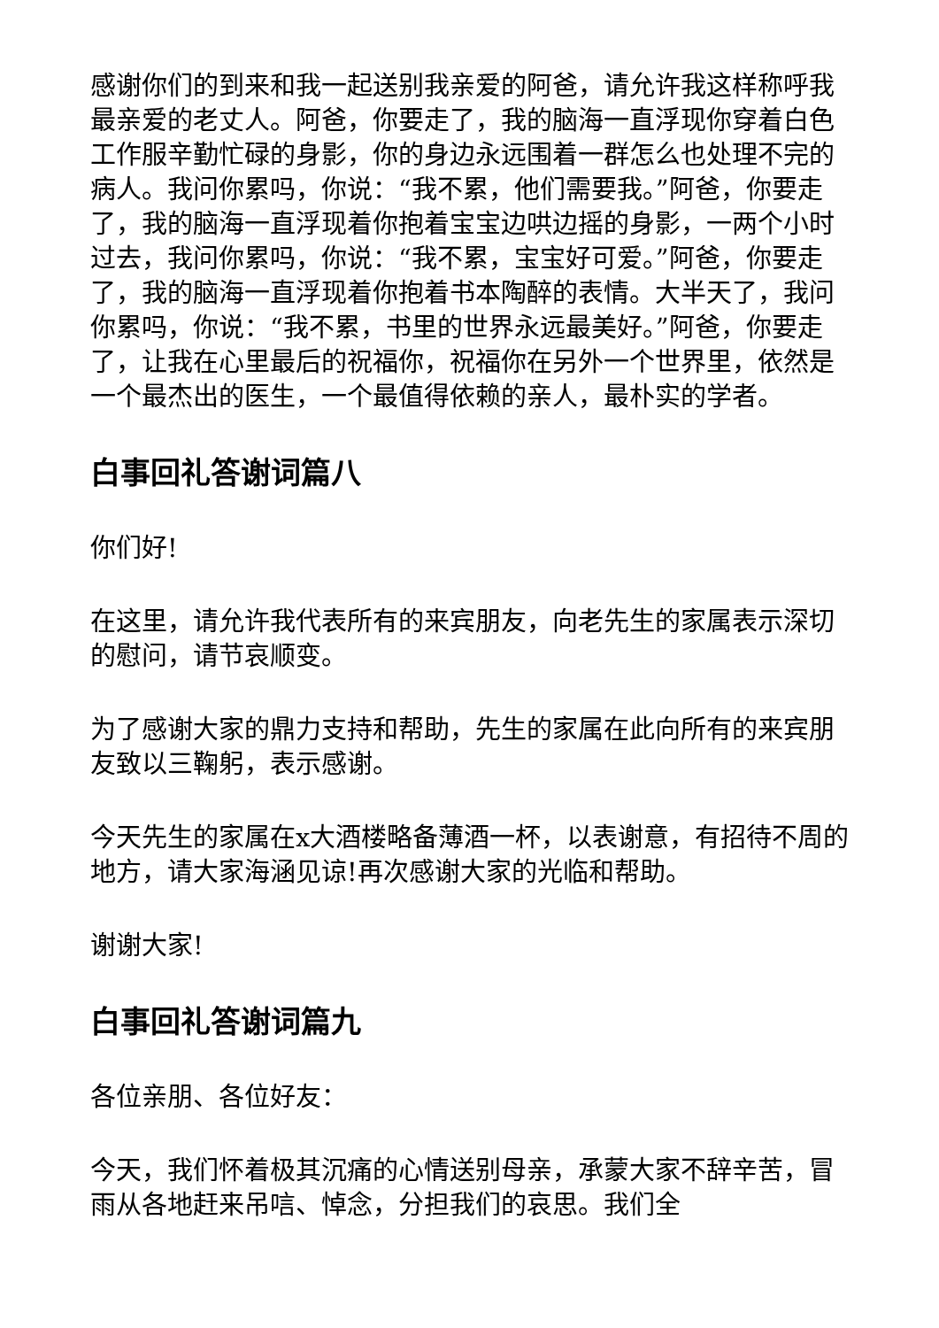感谢你们的到来和我一起送别我亲爱的阿爸，请允许我这样称呼我最亲爱的老丈人。阿爸，你要走了，我的脑海一直浮现你穿着白色工作服辛勤忙碌的身影，你的身边永远围着一群怎么也处理不完的病人。我问你累吗，你说：“我不累，他们需要我。”阿爸，你要走了，我的脑海一直浮现着你抱着宝宝边哄边摇的身影，一两个小时过去，我问你累吗，你说：“我不累，宝宝好可爱。”阿爸，你要走了，我的脑海一直浮现着你抱着书本陶醉的表情。大半天了，我问你累吗，你说：“我不累，书里的世界永远最美好。”阿爸，你要走了，让我在心里最后的祝福你，祝福你在另外一个世界里，依然是一个最杰出的医生，一个最值得依赖的亲人，最朴实的学者。
白事回礼答谢词篇八
你们好!
在这里，请允许我代表所有的来宾朋友，向老先生的家属表示深切的慰问，请节哀顺变。
为了感谢大家的鼎力支持和帮助，先生的家属在此向所有的来宾朋友致以三鞠躬，表示感谢。
今天先生的家属在x大酒楼略备薄酒一杯，以表谢意，有招待不周的地方，请大家海涵见谅!再次感谢大家的光临和帮助。
谢谢大家!
白事回礼答谢词篇九
各位亲朋、各位好友：
今天，我们怀着极其沉痛的心情送别母亲，承蒙大家不辞辛苦，冒雨从各地赶来吊唁、悼念，分担我们的哀思。我们全